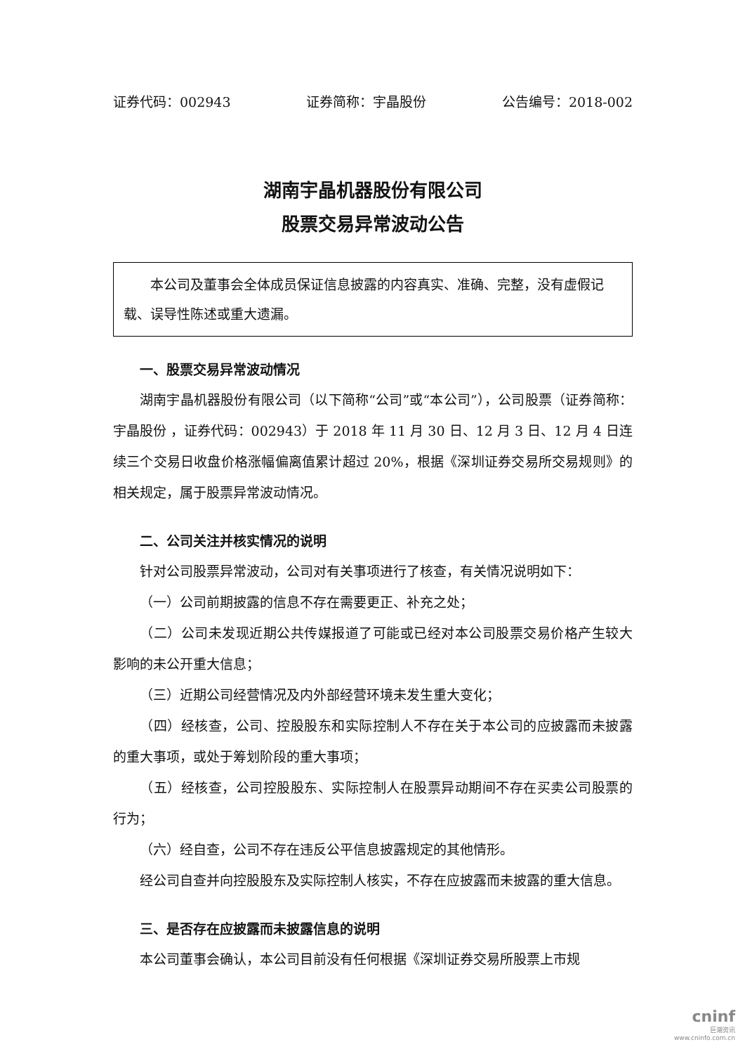证券代码：002943 证券简称：宇晶股份 公告编号：2018-002
湖南宇晶机器股份有限公司
股票交易异常波动公告
本公司及董事会全体成员保证信息披露的内容真实、准确、完整，没有虚假记载、误导性陈述或重大遗漏。
一、股票交易异常波动情况
湖南宇晶机器股份有限公司（以下简称“公司”或“本公司”），公司股票（证券简称：宇晶股份 ，证券代码：002943）于 2018 年 11 月 30 日、12 月 3 日、12 月 4 日连续三个交易日收盘价格涨幅偏离值累计超过 20%，根据《深圳证券交易所交易规则》的相关规定，属于股票异常波动情况。
二、公司关注并核实情况的说明
针对公司股票异常波动，公司对有关事项进行了核查，有关情况说明如下：
（一）公司前期披露的信息不存在需要更正、补充之处；
（二）公司未发现近期公共传媒报道了可能或已经对本公司股票交易价格产生较大影响的未公开重大信息；
（三）近期公司经营情况及内外部经营环境未发生重大变化；
（四）经核查，公司、控股股东和实际控制人不存在关于本公司的应披露而未披露的重大事项，或处于筹划阶段的重大事项；
（五）经核查，公司控股股东、实际控制人在股票异动期间不存在买卖公司股票的行为；
（六）经自查，公司不存在违反公平信息披露规定的其他情形。
经公司自查并向控股股东及实际控制人核实，不存在应披露而未披露的重大信息。
三、是否存在应披露而未披露信息的说明
本公司董事会确认，本公司目前没有任何根据《深圳证券交易所股票上市规
cninf
巨潮资讯
www.cninfo.com.cn